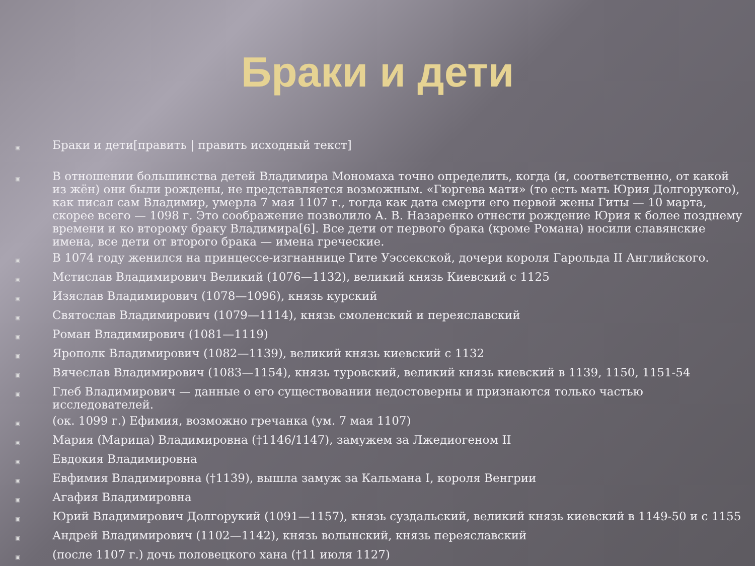Браки и дети
▣ Браки и дети[править | править исходный текст]
▣ В отношении большинства детей Владимира Мономаха точно определить, когда (и, соответственно, от какой из жён) они были рождены, не представляется возможным. «Гюргева мати» (то есть мать Юрия Долгорукого), как писал сам Владимир, умерла 7 мая 1107 г., тогда как дата смерти его первой жены Гиты — 10 марта, скорее всего — 1098 г. Это соображение позволило А. В. Назаренко отнести рождение Юрия к более позднему времени и ко второму браку Владимира[6]. Все дети от первого брака (кроме Романа) носили славянские имена, все дети от второго брака — имена греческие.
▣ В 1074 году женился на принцессе-изгнаннице Гите Уэссекской, дочери короля Гарольда II Английского.
▣ Мстислав Владимирович Великий (1076—1132), великий князь Киевский с 1125
▣ Изяслав Владимирович (1078—1096), князь курский
▣ Святослав Владимирович (1079—1114), князь смоленский и переяславский
▣ Роман Владимирович (1081—1119)
▣ Ярополк Владимирович (1082—1139), великий князь киевский с 1132
▣ Вячеслав Владимирович (1083—1154), князь туровский, великий князь киевский в 1139, 1150, 1151-54
▣ Глеб Владимирович — данные о его существовании недостоверны и признаются только частью исследователей.
▣ (ок. 1099 г.) Ефимия, возможно гречанка (ум. 7 мая 1107)
▣ Мария (Марица) Владимировна (†1146/1147), замужем за Лжедиогеном II
▣ Евдокия Владимировна
▣ Евфимия Владимировна (†1139), вышла замуж за Кальмана I, короля Венгрии
▣ Агафия Владимировна
▣ Юрий Владимирович Долгорукий (1091—1157), князь суздальский, великий князь киевский в 1149-50 и с 1155
▣ Андрей Владимирович (1102—1142), князь волынский, князь переяславский
▣ (после 1107 г.) дочь половецкого хана (†11 июля 1127)